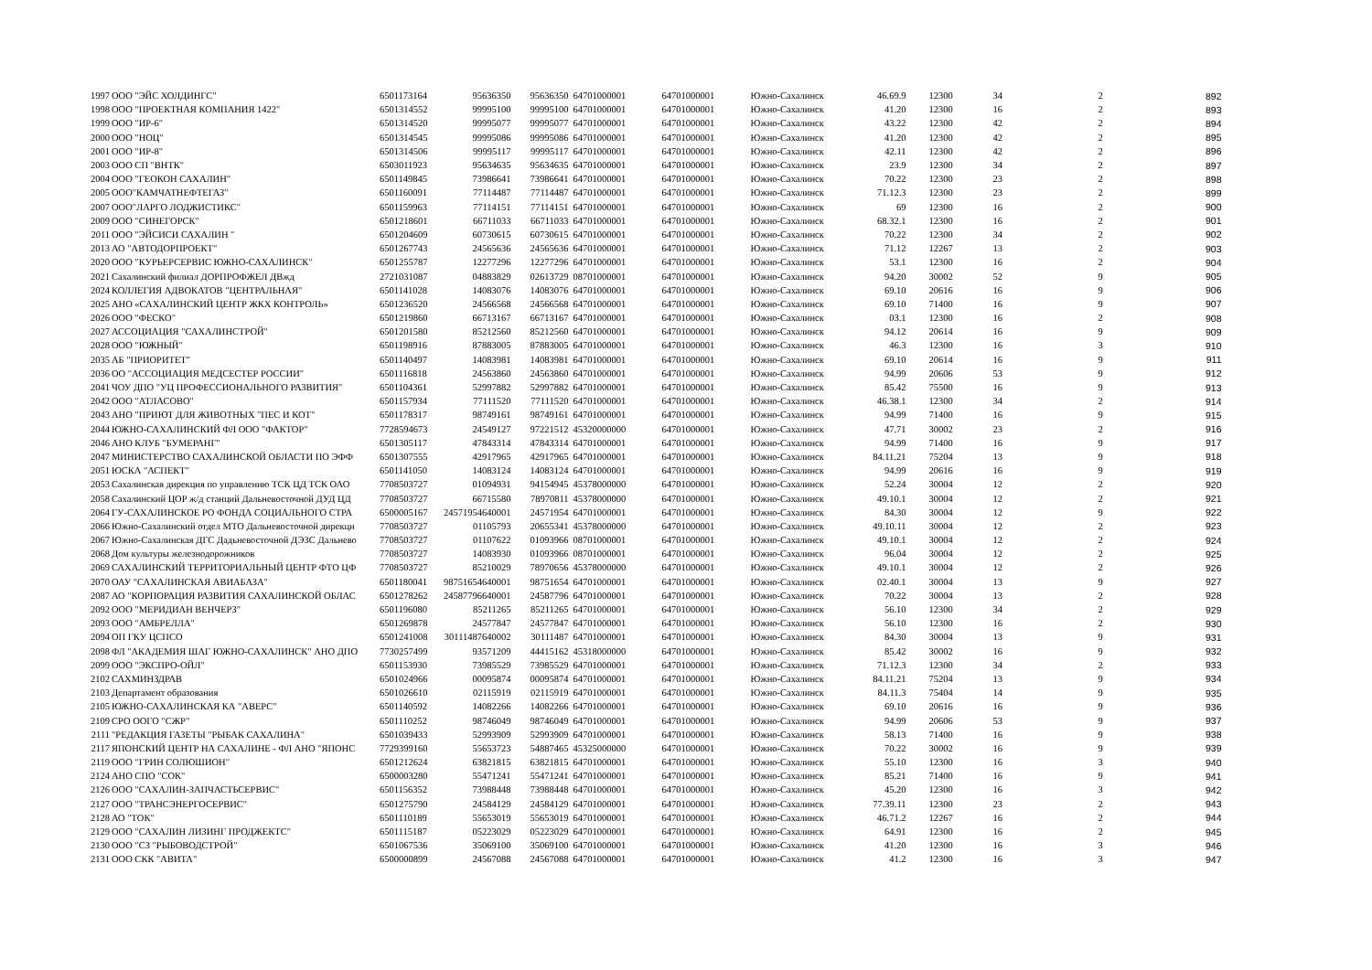| 1997 | ООО "ЭЙС ХОЛДИНГС" | 6501173164 | 95636350 | 95636350 | 64701000001 | 64701000001 | Южно-Сахалинск | 46.69.9 | 12300 | 34 | 2 | 892 |
| 1998 | ООО "ПРОЕКТНАЯ КОМПАНИЯ 1422" | 6501314552 | 99995100 | 99995100 | 64701000001 | 64701000001 | Южно-Сахалинск | 41.20 | 12300 | 16 | 2 | 893 |
| 1999 | ООО "ИР-6" | 6501314520 | 99995077 | 99995077 | 64701000001 | 64701000001 | Южно-Сахалинск | 43.22 | 12300 | 42 | 2 | 894 |
| 2000 | ООО "НОЦ" | 6501314545 | 99995086 | 99995086 | 64701000001 | 64701000001 | Южно-Сахалинск | 41.20 | 12300 | 42 | 2 | 895 |
| 2001 | ООО "ИР-8" | 6501314506 | 99995117 | 99995117 | 64701000001 | 64701000001 | Южно-Сахалинск | 42.11 | 12300 | 42 | 2 | 896 |
| 2003 | ООО СП "ВНТК" | 6503011923 | 95634635 | 95634635 | 64701000001 | 64701000001 | Южно-Сахалинск | 23.9 | 12300 | 34 | 2 | 897 |
| 2004 | ООО "ГЕОКОН САХАЛИН" | 6501149845 | 73986641 | 73986641 | 64701000001 | 64701000001 | Южно-Сахалинск | 70.22 | 12300 | 23 | 2 | 898 |
| 2005 | ООО"КАМЧАТНЕФТЕГАЗ" | 6501160091 | 77114487 | 77114487 | 64701000001 | 64701000001 | Южно-Сахалинск | 71.12.3 | 12300 | 23 | 2 | 899 |
| 2007 | ООО"ЛАРГО ЛОДЖИСТИКС" | 6501159963 | 77114151 | 77114151 | 64701000001 | 64701000001 | Южно-Сахалинск | 69 | 12300 | 16 | 2 | 900 |
| 2009 | ООО "СИНЕГОРСК" | 6501218601 | 66711033 | 66711033 | 64701000001 | 64701000001 | Южно-Сахалинск | 68.32.1 | 12300 | 16 | 2 | 901 |
| 2011 | ООО "ЭЙСИСИ САХАЛИН " | 6501204609 | 60730615 | 60730615 | 64701000001 | 64701000001 | Южно-Сахалинск | 70.22 | 12300 | 34 | 2 | 902 |
| 2013 | АО "АВТОДОРПРОЕКТ" | 6501267743 | 24565636 | 24565636 | 64701000001 | 64701000001 | Южно-Сахалинск | 71.12 | 12267 | 13 | 2 | 903 |
| 2020 | ООО "КУРЬЕРСЕРВИС ЮЖНО-САХАЛИНСК" | 6501255787 | 12277296 | 12277296 | 64701000001 | 64701000001 | Южно-Сахалинск | 53.1 | 12300 | 16 | 2 | 904 |
| 2021 | Сахалинский филиал ДОРПРОФЖЕЛ ДВжд | 2721031087 | 04883829 | 02613729 | 08701000001 | 64701000001 | Южно-Сахалинск | 94.20 | 30002 | 52 | 9 | 905 |
| 2024 | КОЛЛЕГИЯ АДВОКАТОВ "ЦЕНТРАЛЬНАЯ" | 6501141028 | 14083076 | 14083076 | 64701000001 | 64701000001 | Южно-Сахалинск | 69.10 | 20616 | 16 | 9 | 906 |
| 2025 | АНО «САХАЛИНСКИЙ ЦЕНТР ЖКХ КОНТРОЛЬ» | 6501236520 | 24566568 | 24566568 | 64701000001 | 64701000001 | Южно-Сахалинск | 69.10 | 71400 | 16 | 9 | 907 |
| 2026 | ООО "ФЕСКО" | 6501219860 | 66713167 | 66713167 | 64701000001 | 64701000001 | Южно-Сахалинск | 03.1 | 12300 | 16 | 2 | 908 |
| 2027 | АССОЦИАЦИЯ "САХАЛИНСТРОЙ" | 6501201580 | 85212560 | 85212560 | 64701000001 | 64701000001 | Южно-Сахалинск | 94.12 | 20614 | 16 | 9 | 909 |
| 2028 | ООО "ЮЖНЫЙ" | 6501198916 | 87883005 | 87883005 | 64701000001 | 64701000001 | Южно-Сахалинск | 46.3 | 12300 | 16 | 3 | 910 |
| 2035 | АБ "ПРИОРИТЕТ" | 6501140497 | 14083981 | 14083981 | 64701000001 | 64701000001 | Южно-Сахалинск | 69.10 | 20614 | 16 | 9 | 911 |
| 2036 | ОО "АССОЦИАЦИЯ МЕДСЕСТЕР РОССИИ" | 6501116818 | 24563860 | 24563860 | 64701000001 | 64701000001 | Южно-Сахалинск | 94.99 | 20606 | 53 | 9 | 912 |
| 2041 | ЧОУ ДПО "УЦ ПРОФЕССИОНАЛЬНОГО РАЗВИТИЯ" | 6501104361 | 52997882 | 52997882 | 64701000001 | 64701000001 | Южно-Сахалинск | 85.42 | 75500 | 16 | 9 | 913 |
| 2042 | ООО "АТЛАСОВО" | 6501157934 | 77111520 | 77111520 | 64701000001 | 64701000001 | Южно-Сахалинск | 46.38.1 | 12300 | 34 | 2 | 914 |
| 2043 | АНО "ПРИЮТ ДЛЯ ЖИВОТНЫХ "ПЕС И КОТ" | 6501178317 | 98749161 | 98749161 | 64701000001 | 64701000001 | Южно-Сахалинск | 94.99 | 71400 | 16 | 9 | 915 |
| 2044 | ЮЖНО-САХАЛИНСКИЙ ФЛ ООО "ФАКТОР" | 7728594673 | 24549127 | 97221512 | 45320000000 | 64701000001 | Южно-Сахалинск | 47.71 | 30002 | 23 | 2 | 916 |
| 2046 | АНО КЛУБ "БУМЕРАНГ" | 6501305117 | 47843314 | 47843314 | 64701000001 | 64701000001 | Южно-Сахалинск | 94.99 | 71400 | 16 | 9 | 917 |
| 2047 | МИНИСТЕРСТВО САХАЛИНСКОЙ ОБЛАСТИ ПО ЭФФ | 6501307555 | 42917965 | 42917965 | 64701000001 | 64701000001 | Южно-Сахалинск | 84.11.21 | 75204 | 13 | 9 | 918 |
| 2051 | ЮСКА "АСПЕКТ" | 6501141050 | 14083124 | 14083124 | 64701000001 | 64701000001 | Южно-Сахалинск | 94.99 | 20616 | 16 | 9 | 919 |
| 2053 | Сахалинская дирекция по управлению ТСК ЦД ТСК ОАО | 7708503727 | 01094931 | 94154945 | 45378000000 | 64701000001 | Южно-Сахалинск | 52.24 | 30004 | 12 | 2 | 920 |
| 2058 | Сахалинский ЦОР ж/д станций Дальневосточной ДУД ЦД | 7708503727 | 66715580 | 78970811 | 45378000000 | 64701000001 | Южно-Сахалинск | 49.10.1 | 30004 | 12 | 2 | 921 |
| 2064 | ГУ-САХАЛИНСКОЕ РО ФОНДА СОЦИАЛЬНОГО СТРА | 6500005167 | 24571954640001 | 24571954 | 64701000001 | 64701000001 | Южно-Сахалинск | 84.30 | 30004 | 12 | 9 | 922 |
| 2066 | Южно-Сахалинский отдел МТО Дальневосточной дирекци | 7708503727 | 01105793 | 20655341 | 45378000000 | 64701000001 | Южно-Сахалинск | 49.10.11 | 30004 | 12 | 2 | 923 |
| 2067 | Южно-Сахалинская ДГС Дадьневосточной ДЭЗС Дальнево | 7708503727 | 01107622 | 01093966 | 08701000001 | 64701000001 | Южно-Сахалинск | 49.10.1 | 30004 | 12 | 2 | 924 |
| 2068 | Дом культуры железнодорожников | 7708503727 | 14083930 | 01093966 | 08701000001 | 64701000001 | Южно-Сахалинск | 96.04 | 30004 | 12 | 2 | 925 |
| 2069 | САХАЛИНСКИЙ ТЕРРИТОРИАЛЬНЫЙ ЦЕНТР ФТО ЦФ | 7708503727 | 85210029 | 78970656 | 45378000000 | 64701000001 | Южно-Сахалинск | 49.10.1 | 30004 | 12 | 2 | 926 |
| 2070 | ОАУ "САХАЛИНСКАЯ АВИАБАЗА" | 6501180041 | 98751654640001 | 98751654 | 64701000001 | 64701000001 | Южно-Сахалинск | 02.40.1 | 30004 | 13 | 9 | 927 |
| 2087 | АО "КОРПОРАЦИЯ РАЗВИТИЯ САХАЛИНСКОЙ ОБЛАС | 6501278262 | 24587796640001 | 24587796 | 64701000001 | 64701000001 | Южно-Сахалинск | 70.22 | 30004 | 13 | 2 | 928 |
| 2092 | ООО "МЕРИДИАН ВЕНЧЕРЗ" | 6501196080 | 85211265 | 85211265 | 64701000001 | 64701000001 | Южно-Сахалинск | 56.10 | 12300 | 34 | 2 | 929 |
| 2093 | ООО "АМБРЕЛЛА" | 6501269878 | 24577847 | 24577847 | 64701000001 | 64701000001 | Южно-Сахалинск | 56.10 | 12300 | 16 | 2 | 930 |
| 2094 | ОП ГКУ ЦСПСО | 6501241008 | 30111487640002 | 30111487 | 64701000001 | 64701000001 | Южно-Сахалинск | 84.30 | 30004 | 13 | 9 | 931 |
| 2098 | ФЛ "АКАДЕМИЯ ШАГ ЮЖНО-САХАЛИНСК" АНО ДПО | 7730257499 | 93571209 | 44415162 | 45318000000 | 64701000001 | Южно-Сахалинск | 85.42 | 30002 | 16 | 9 | 932 |
| 2099 | ООО "ЭКСПРО-ОЙЛ" | 6501153930 | 73985529 | 73985529 | 64701000001 | 64701000001 | Южно-Сахалинск | 71.12.3 | 12300 | 34 | 2 | 933 |
| 2102 | САХМИНЗДРАВ | 6501024966 | 00095874 | 00095874 | 64701000001 | 64701000001 | Южно-Сахалинск | 84.11.21 | 75204 | 13 | 9 | 934 |
| 2103 | Департамент образования | 6501026610 | 02115919 | 02115919 | 64701000001 | 64701000001 | Южно-Сахалинск | 84.11.3 | 75404 | 14 | 9 | 935 |
| 2105 | ЮЖНО-САХАЛИНСКАЯ КА "АВЕРС" | 6501140592 | 14082266 | 14082266 | 64701000001 | 64701000001 | Южно-Сахалинск | 69.10 | 20616 | 16 | 9 | 936 |
| 2109 | СРО ООГО "СЖР" | 6501110252 | 98746049 | 98746049 | 64701000001 | 64701000001 | Южно-Сахалинск | 94.99 | 20606 | 53 | 9 | 937 |
| 2111 | "РЕДАКЦИЯ ГАЗЕТЫ "РЫБАК САХАЛИНА" | 6501039433 | 52993909 | 52993909 | 64701000001 | 64701000001 | Южно-Сахалинск | 58.13 | 71400 | 16 | 9 | 938 |
| 2117 | ЯПОНСКИЙ ЦЕНТР НА САХАЛИНЕ - ФЛ АНО "ЯПОНС | 7729399160 | 55653723 | 54887465 | 45325000000 | 64701000001 | Южно-Сахалинск | 70.22 | 30002 | 16 | 9 | 939 |
| 2119 | ООО "ГРИН СОЛЮШИОН" | 6501212624 | 63821815 | 63821815 | 64701000001 | 64701000001 | Южно-Сахалинск | 55.10 | 12300 | 16 | 3 | 940 |
| 2124 | АНО СПО "СОК" | 6500003280 | 55471241 | 55471241 | 64701000001 | 64701000001 | Южно-Сахалинск | 85.21 | 71400 | 16 | 9 | 941 |
| 2126 | ООО "САХАЛИН-ЗАПЧАСТЬСЕРВИС" | 6501156352 | 73988448 | 73988448 | 64701000001 | 64701000001 | Южно-Сахалинск | 45.20 | 12300 | 16 | 3 | 942 |
| 2127 | ООО "ТРАНСЭНЕРГОСЕРВИС" | 6501275790 | 24584129 | 24584129 | 64701000001 | 64701000001 | Южно-Сахалинск | 77.39.11 | 12300 | 23 | 2 | 943 |
| 2128 | АО "ТОК" | 6501110189 | 55653019 | 55653019 | 64701000001 | 64701000001 | Южно-Сахалинск | 46.71.2 | 12267 | 16 | 2 | 944 |
| 2129 | ООО "САХАЛИН ЛИЗИНГ ПРОДЖЕКТС" | 6501115187 | 05223029 | 05223029 | 64701000001 | 64701000001 | Южно-Сахалинск | 64.91 | 12300 | 16 | 2 | 945 |
| 2130 | ООО "СЗ "РЫБОВОДСТРОЙ" | 6501067536 | 35069100 | 35069100 | 64701000001 | 64701000001 | Южно-Сахалинск | 41.20 | 12300 | 16 | 3 | 946 |
| 2131 | ООО СКК "АВИТА" | 6500000899 | 24567088 | 24567088 | 64701000001 | 64701000001 | Южно-Сахалинск | 41.2 | 12300 | 16 | 3 | 947 |